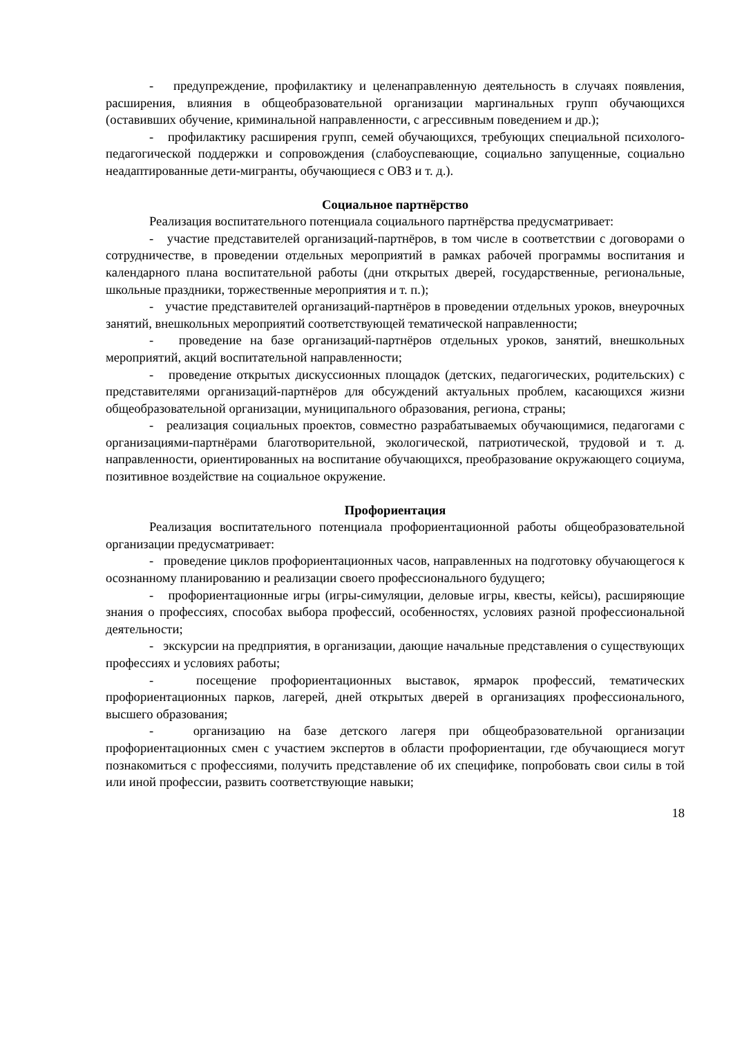- предупреждение, профилактику и целенаправленную деятельность в случаях появления, расширения, влияния в общеобразовательной организации маргинальных групп обучающихся (оставивших обучение, криминальной направленности, с агрессивным поведением и др.);
- профилактику расширения групп, семей обучающихся, требующих специальной психолого-педагогической поддержки и сопровождения (слабоуспевающие, социально запущенные, социально неадаптированные дети-мигранты, обучающиеся с ОВЗ и т. д.).
Социальное партнёрство
Реализация воспитательного потенциала социального партнёрства предусматривает:
- участие представителей организаций-партнёров, в том числе в соответствии с договорами о сотрудничестве, в проведении отдельных мероприятий в рамках рабочей программы воспитания и календарного плана воспитательной работы (дни открытых дверей, государственные, региональные, школьные праздники, торжественные мероприятия и т. п.);
- участие представителей организаций-партнёров в проведении отдельных уроков, внеурочных занятий, внешкольных мероприятий соответствующей тематической направленности;
- проведение на базе организаций-партнёров отдельных уроков, занятий, внешкольных мероприятий, акций воспитательной направленности;
- проведение открытых дискуссионных площадок (детских, педагогических, родительских) с представителями организаций-партнёров для обсуждений актуальных проблем, касающихся жизни общеобразовательной организации, муниципального образования, региона, страны;
- реализация социальных проектов, совместно разрабатываемых обучающимися, педагогами с организациями-партнёрами благотворительной, экологической, патриотической, трудовой и т. д. направленности, ориентированных на воспитание обучающихся, преобразование окружающего социума, позитивное воздействие на социальное окружение.
Профориентация
Реализация воспитательного потенциала профориентационной работы общеобразовательной организации предусматривает:
- проведение циклов профориентационных часов, направленных на подготовку обучающегося к осознанному планированию и реализации своего профессионального будущего;
- профориентационные игры (игры-симуляции, деловые игры, квесты, кейсы), расширяющие знания о профессиях, способах выбора профессий, особенностях, условиях разной профессиональной деятельности;
- экскурсии на предприятия, в организации, дающие начальные представления о существующих профессиях и условиях работы;
- посещение профориентационных выставок, ярмарок профессий, тематических профориентационных парков, лагерей, дней открытых дверей в организациях профессионального, высшего образования;
- организацию на базе детского лагеря при общеобразовательной организации профориентационных смен с участием экспертов в области профориентации, где обучающиеся могут познакомиться с профессиями, получить представление об их специфике, попробовать свои силы в той или иной профессии, развить соответствующие навыки;
18